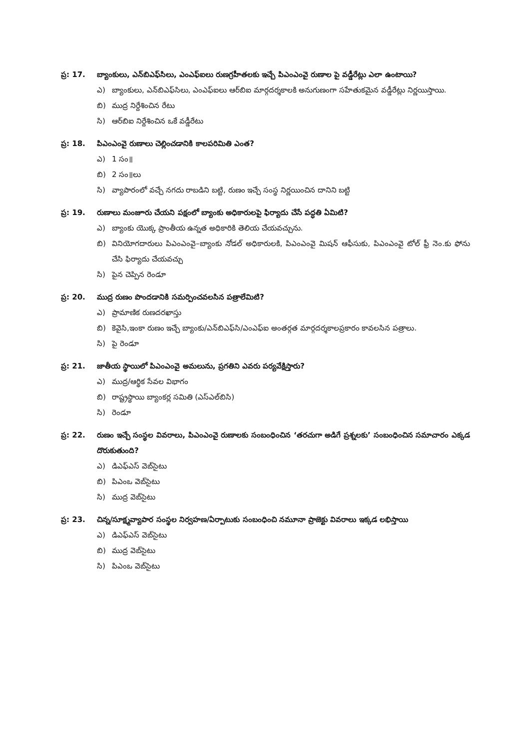ప్ర: 17. బ్యాంకులు, ఎన్‌బిఎఫ్‌సిలు, ఎంఎఫ్‌ఐలు రుణగ్రహీతలకు ఇచ్చే పిఎంఎంవై రుణాల పై వడ్డీరేట్లు ఎలా ఉంటాయి?
ఎ) బ్యాంకులు, ఎన్‌బిఎఫ్‌సిలు, ఎంఎఫ్‌ఐలు ఆర్‌బిఐ మార్గదర్శకాలకి అనుగుణంగా సహేతుకమైన వడ్డీరేట్లు నిర్ణయిస్తాయి.
బి) ముద్ర నిర్దేశించిన రేటు
సి) ఆర్‌బిఐ నిర్దేశించిన ఒకే వడ్డీరేటు
ప్ర: 18. పిఎంఎంవై రుణాలు చెల్లించడానికి కాలపరిమితి ఎంత?
ఎ) 1 సం॥
బి) 2 సం॥లు
సి) వ్యాపారంలో వచ్చే నగదు రాబడిని బట్టి, రుణం ఇచ్చే సంస్థ నిర్ణయించిన దానిని బట్టి
ప్ర: 19. రుణాలు మంజూరు చేయని పక్షంలో బ్యాంకు అధికారులపై ఫిర్యాదు చేసే పద్ధతి ఏమిటి?
ఎ) బ్యాంకు యొక్క ప్రాంతీయ ఉన్నత అధికారికి తెలియ చేయవచ్చును.
బి) వినియోగదారులు పిఎంఎంవై–బ్యాంకు నోడల్ అధికారులకి, పిఎంఎంవై మిషన్ ఆఫీసుకు, పిఎంఎంవై టోల్ ఫ్రీ నెం.కు ఫోను చేసి ఫిర్యాదు చేయవచ్చు
సి) పైన చెప్పిన రెండూ
ప్ర: 20. ముద్ర రుణం పొందడానికి సమర్పించవలసిన పత్రాలేమిటి?
ఎ) ప్రామాణిక రుణదరఖాస్తు
బి) కెవైసి,ఇంకా రుణం ఇచ్చే బ్యాంకు/ఎన్‌బిఎఫ్‌సి/ఎంఎఫ్‌ఐ అంతర్గత మార్గదర్శకాలప్రకారం కావలసిన పత్రాలు.
సి) పై రెండూ
ప్ర: 21. జాతీయ స్థాయిలో పిఎంఎంవై అమలును, ప్రగతిని ఎవరు పర్యవేక్షిస్తారు?
ఎ) ముద్ర/ఆర్థిక సేవల విభాగం
బి) రాష్ట్రస్థాయి బ్యాంకర్ల సమితి (ఎస్‌ఎల్‌బిసి)
సి) రెండూ
ప్ర: 22. రుణం ఇచ్చే సంస్థల వివరాలు, పిఎంఎంవై రుణాలకు సంబంధించిన ‘తరచుగా అడిగే ప్రశ్నలకు’ సంబంధించిన సమాచారం ఎక్కడ దొరుకుతుంది?
ఎ) డిఎఫ్ఎస్ వెబ్‌సైటు
బి) పిఎంఒ వెబ్‌సైటు
సి) ముద్ర వెబ్‌సైటు
ప్ర: 23. చిన్న/సూక్ష్మవ్యాపార సంస్థల నిర్వహణ/ఏర్పాటుకు సంబంధించి నమూనా ప్రాజెక్టు వివరాలు ఇక్కడ లభిస్తాయి
ఎ) డిఎఫ్ఎస్ వెబ్‌సైటు
బి) ముద్ర వెబ్‌సైటు
సి) పిఎంఒ వెబ్‌సైటు